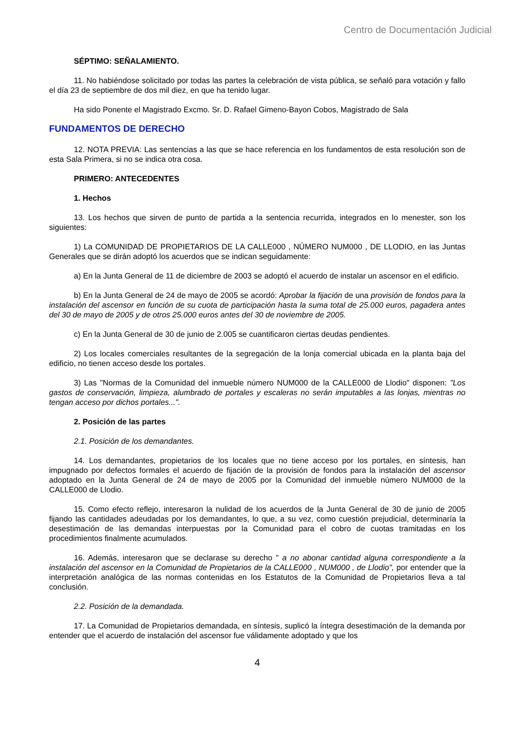Centro de Documentación Judicial
SÉPTIMO: SEÑALAMIENTO.
11. No habiéndose solicitado por todas las partes la celebración de vista pública, se señaló para votación y fallo el día 23 de septiembre de dos mil diez, en que ha tenido lugar.
Ha sido Ponente el Magistrado Excmo. Sr. D. Rafael Gimeno-Bayon Cobos, Magistrado de Sala
FUNDAMENTOS DE DERECHO
12. NOTA PREVIA: Las sentencias a las que se hace referencia en los fundamentos de esta resolución son de esta Sala Primera, si no se indica otra cosa.
PRIMERO: ANTECEDENTES
1. Hechos
13. Los hechos que sirven de punto de partida a la sentencia recurrida, integrados en lo menester, son los siguientes:
1) La COMUNIDAD DE PROPIETARIOS DE LA CALLE000 , NÚMERO NUM000 , DE LLODIO, en las Juntas Generales que se dirán adoptó los acuerdos que se indican seguidamente:
a) En la Junta General de 11 de diciembre de 2003 se adoptó el acuerdo de instalar un ascensor en el edificio.
b) En la Junta General de 24 de mayo de 2005 se acordó: Aprobar la fijación de una provisión de fondos para la instalación del ascensor en función de su cuota de participación hasta la suma total de 25.000 euros, pagadera antes del 30 de mayo de 2005 y de otros 25.000 euros antes del 30 de noviembre de 2005.
c) En la Junta General de 30 de junio de 2.005 se cuantificaron ciertas deudas pendientes.
2) Los locales comerciales resultantes de la segregación de la lonja comercial ubicada en la planta baja del edificio, no tienen acceso desde los portales.
3) Las "Normas de la Comunidad del inmueble número NUM000 de la CALLE000 de Llodio" disponen: "Los gastos de conservación, limpieza, alumbrado de portales y escaleras no serán imputables a las lonjas, mientras no tengan acceso por dichos portales...".
2. Posición de las partes
2.1. Posición de los demandantes.
14. Los demandantes, propietarios de los locales que no tiene acceso por los portales, en síntesis, han impugnado por defectos formales el acuerdo de fijación de la provisión de fondos para la instalación del ascensor adoptado en la Junta General de 24 de mayo de 2005 por la Comunidad del inmueble número NUM000 de la CALLE000 de Llodio.
15. Como efecto reflejo, interesaron la nulidad de los acuerdos de la Junta General de 30 de junio de 2005 fijando las cantidades adeudadas por los demandantes, lo que, a su vez, como cuestión prejudicial, determinaría la desestimación de las demandas interpuestas por la Comunidad para el cobro de cuotas tramitadas en los procedimientos finalmente acumulados.
16. Además, interesaron que se declarase su derecho " a no abonar cantidad alguna correspondiente a la instalación del ascensor en la Comunidad de Propietarios de la CALLE000 , NUM000 , de Llodio", por entender que la interpretación analógica de las normas contenidas en los Estatutos de la Comunidad de Propietarios lleva a tal conclusión.
2.2. Posición de la demandada.
17. La Comunidad de Propietarios demandada, en síntesis, suplicó la íntegra desestimación de la demanda por entender que el acuerdo de instalación del ascensor fue válidamente adoptado y que los
4